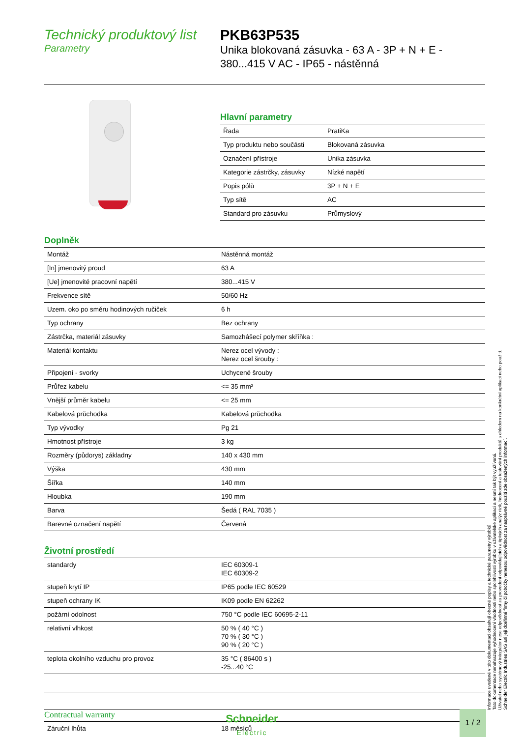Technický produktový list
Parametry
PKB63P535
Unika blokovaná zásuvka - 63 A - 3P + N + E -
380...415 V AC - IP65 - nástěnná
Hlavní parametry
| Řada | PratiKa |
| Typ produktu nebo součásti | Blokovaná zásuvka |
| Označení přístroje | Unika zásuvka |
| Kategorie zástrčky, zásuvky | Nízké napětí |
| Popis pólů | 3P + N + E |
| Typ sítě | AC |
| Standard pro zásuvku | Průmyslový |
Doplněk
| Montáž | Nástěnná montáž |
| [In] jmenovitý proud | 63 A |
| [Ue] jmenovité pracovní napětí | 380...415 V |
| Frekvence sítě | 50/60 Hz |
| Uzem. oko po směru hodinových ručiček | 6 h |
| Typ ochrany | Bez ochrany |
| Zástrčka, materiál zásuvky | Samozhášecí polymer skříňka : |
| Materiál kontaktu | Nerez ocel vývody : Nerez ocel šrouby : |
| Připojení - svorky | Uchycené šrouby |
| Průřez kabelu | <= 35 mm² |
| Vnější průměr kabelu | <= 25 mm |
| Kabelová průchodka | Kabelová průchodka |
| Typ vývodky | Pg 21 |
| Hmotnost přístroje | 3 kg |
| Rozměry (půdorys) základny | 140 x 430 mm |
| Výška | 430 mm |
| Šířka | 140 mm |
| Hloubka | 190 mm |
| Barva | Šedá ( RAL 7035 ) |
| Barevné označení napětí | Červená |
Životní prostředí
| standardy | IEC 60309-1 IEC 60309-2 |
| stupeň krytí IP | IP65 podle IEC 60529 |
| stupeň ochrany IK | IK09 podle EN 62262 |
| požární odolnost | 750 °C podle IEC 60695-2-11 |
| relativní vlhkost | 50 % ( 40 °C ) 70 % ( 30 °C ) 90 % ( 20 °C ) |
| teplota okolního vzduchu pro provoz | 35 °C ( 86400 s ) -25...40 °C |
Contractual warranty
| Záruční lhůta | 18 měsíců |
Informace uvedené v této dokumentaci obsahují obecné popisy a technické parametry výrobků.
Tato dokumentace nenahrazuje vyhodnocení vhodnosti nebo spolehlivosti výrobku v uživatelské aplikaci a nesmí tak být využívaná.
Uživatel nebo systémový integrátor nese odpovědnost za provedení odpovídajících a úplných analýz rizik, hodnocení a testování produktů s ohledem na konkrétní aplikaci nebo použití.
Schneider Electric Industries SAS ani její dceřinné firmy či pobočky nenesou odpovědnost za nesprávné použití zde obsažených informací.
Schneider
Electric
1 / 2